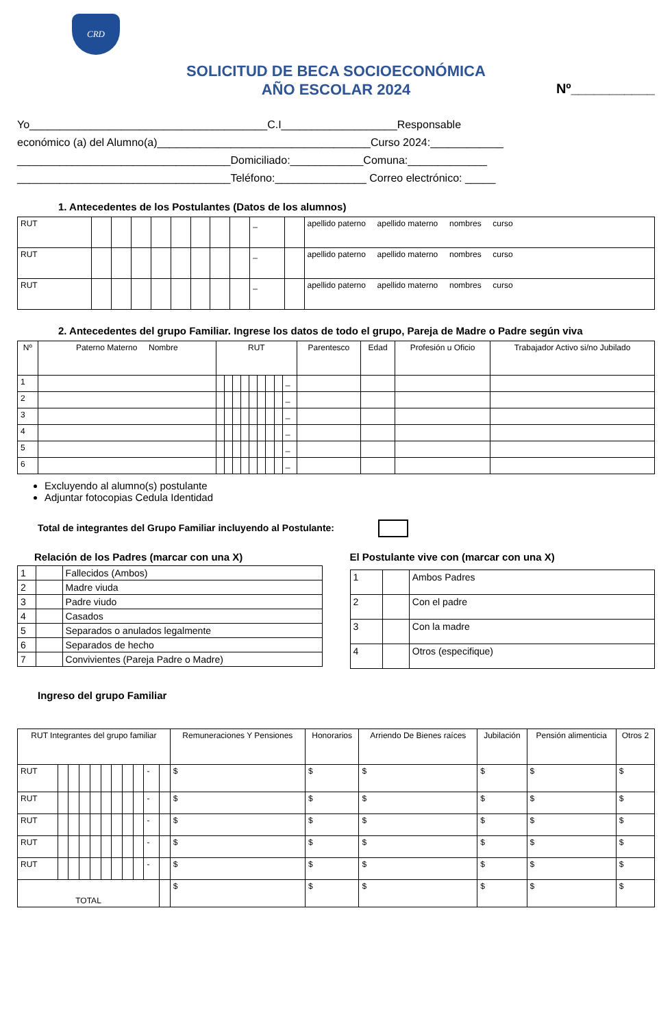CRD
SOLICITUD DE BECA SOCIOECONÓMICA
AÑO ESCOLAR 2024
Nº___________
Yo_______________________________________C.I___________________Responsable
económico (a) del Alumno(a)___________________________________Curso 2024:____________
___________________________________Domiciliado:____________Comuna:_____________
___________________________________Teléfono:_______________ Correo electrónico: _____
1. Antecedentes de los Postulantes (Datos de los alumnos)
| RUT | | | | | | | | | _ | | apellido paterno apellido materno nombres curso |
| RUT | | | | | | | | | _ | | apellido paterno apellido materno nombres curso |
| RUT | | | | | | | | | _ | | apellido paterno apellido materno nombres curso |
2. Antecedentes del grupo Familiar. Ingrese los datos de todo el grupo, Pareja de Madre o Padre según viva
| Nº | Paterno Materno Nombre | RUT | | | | | | | | | Parentesco | Edad | Profesión u Oficio | Trabajador Activo si/no Jubilado |
| --- | --- | --- | --- | --- | --- | --- | --- | --- | --- | --- | --- | --- | --- | --- |
| 1 | | | | | | | | | | _ | | | | |
| 2 | | | | | | | | | | _ | | | | |
| 3 | | | | | | | | | | _ | | | | |
| 4 | | | | | | | | | | _ | | | | |
| 5 | | | | | | | | | | _ | | | | |
| 6 | | | | | | | | | | _ | | | | |
Excluyendo al alumno(s) postulante
Adjuntar fotocopias Cedula Identidad
Total de integrantes del Grupo Familiar incluyendo al Postulante:
Relación de los Padres (marcar con una X)
| 1 | | Fallecidos (Ambos) |
| 2 | | Madre viuda |
| 3 | | Padre viudo |
| 4 | | Casados |
| 5 | | Separados o anulados legalmente |
| 6 | | Separados de hecho |
| 7 | | Convivientes (Pareja Padre o Madre) |
El Postulante vive con (marcar con una X)
| 1 | | Ambos Padres |
| 2 | | Con el padre |
| 3 | | Con la madre |
| 4 | | Otros (especifique) |
Ingreso del grupo Familiar
| RUT Integrantes del grupo familiar | | | | | | | | | | | Remuneraciones Y Pensiones | Honorarios | Arriendo De Bienes raíces | Jubilación | Pensión alimenticia | Otros 2 |
| --- | --- | --- | --- | --- | --- | --- | --- | --- | --- | --- | --- | --- | --- | --- | --- | --- |
| RUT | | | | | | | | | - | | $ | $ | $ | $ | $ | $ |
| RUT | | | | | | | | | - | | $ | $ | $ | $ | $ | $ |
| RUT | | | | | | | | | - | | $ | $ | $ | $ | $ | $ |
| RUT | | | | | | | | | - | | $ | $ | $ | $ | $ | $ |
| RUT | | | | | | | | | - | | $ | $ | $ | $ | $ | $ |
| TOTAL | | | | | | | | | | | $ | $ | $ | $ | $ | $ |